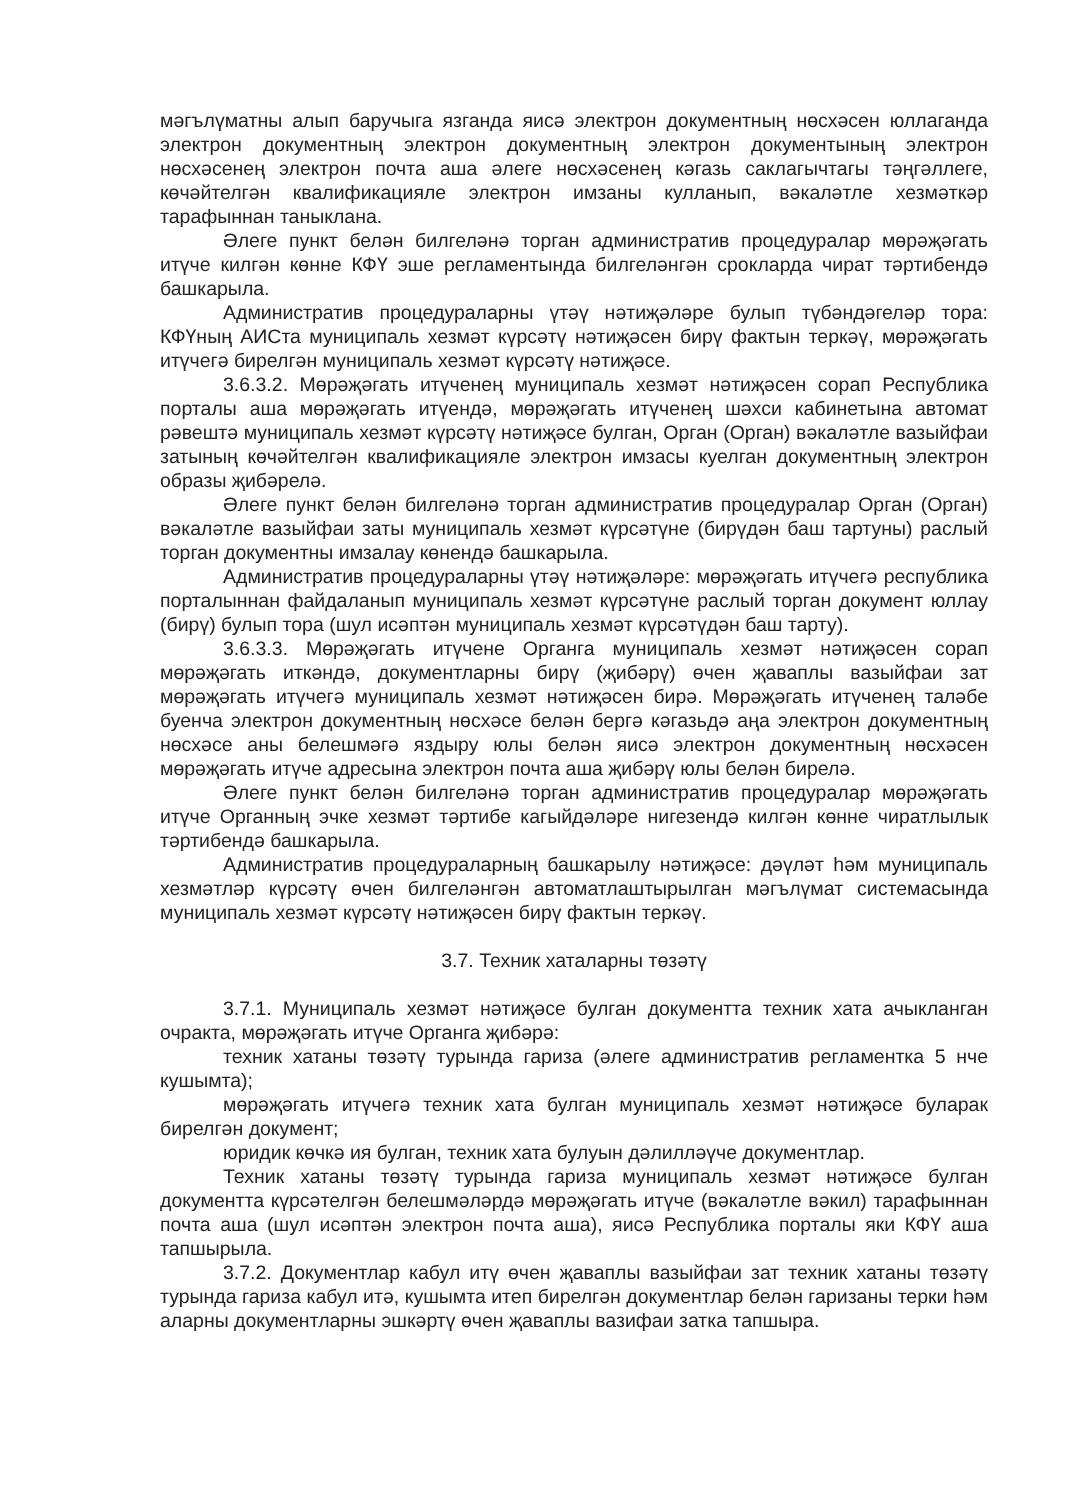мәгълүматны алып баручыга язганда яисә электрон документның нөсхәсен юллаганда электрон документның электрон документның электрон документының электрон нөсхәсенең электрон почта аша әлеге нөсхәсенең кәгазь саклагычтагы тәңгәллеге, көчәйтелгән квалификацияле электрон имзаны кулланып, вәкаләтле хезмәткәр тарафыннан таныклана.
Әлеге пункт белән билгеләнә торган административ процедуралар мөрәҗәгать итүче килгән көнне КФҮ эше регламентында билгеләнгән срокларда чират тәртибендә башкарыла.
Административ процедураларны үтәү нәтиҗәләре булып түбәндәгеләр тора: КФҮның АИСта муниципаль хезмәт күрсәтү нәтиҗәсен бирү фактын теркәү, мөрәҗәгать итүчегә бирелгән муниципаль хезмәт күрсәтү нәтиҗәсе.
3.6.3.2. Мөрәҗәгать итүченең муниципаль хезмәт нәтиҗәсен сорап Республика порталы аша мөрәҗәгать итүендә, мөрәҗәгать итүченең шәхси кабинетына автомат рәвештә муниципаль хезмәт күрсәтү нәтиҗәсе булган, Орган (Орган) вәкаләтле вазыйфаи затының көчәйтелгән квалификацияле электрон имзасы куелган документның электрон образы җибәрелә.
Әлеге пункт белән билгеләнә торган административ процедуралар Орган (Орган) вәкаләтле вазыйфаи заты муниципаль хезмәт күрсәтүне (бирүдән баш тартуны) раслый торган документны имзалау көнендә башкарыла.
Административ процедураларны үтәү нәтиҗәләре: мөрәҗәгать итүчегә республика порталыннан файдаланып муниципаль хезмәт күрсәтүне раслый торган документ юллау (бирү) булып тора (шул исәптән муниципаль хезмәт күрсәтүдән баш тарту).
3.6.3.3. Мөрәҗәгать итүчене Органга муниципаль хезмәт нәтиҗәсен сорап мөрәҗәгать иткәндә, документларны бирү (җибәрү) өчен җаваплы вазыйфаи зат мөрәҗәгать итүчегә муниципаль хезмәт нәтиҗәсен бирә. Мөрәҗәгать итүченең таләбе буенча электрон документның нөсхәсе белән бергә кәгазьдә аңа электрон документның нөсхәсе аны белешмәгә яздыру юлы белән яисә электрон документның нөсхәсен мөрәҗәгать итүче адресына электрон почта аша җибәрү юлы белән бирелә.
Әлеге пункт белән билгеләнә торган административ процедуралар мөрәҗәгать итүче Органның эчке хезмәт тәртибе кагыйдәләре нигезендә килгән көнне чиратлылык тәртибендә башкарыла.
Административ процедураларның башкарылу нәтиҗәсе: дәүләт һәм муниципаль хезмәтләр күрсәтү өчен билгеләнгән автоматлаштырылган мәгълүмат системасында муниципаль хезмәт күрсәтү нәтиҗәсен бирү фактын теркәү.
3.7. Техник хаталарны төзәтү
3.7.1. Муниципаль хезмәт нәтиҗәсе булган документта техник хата ачыкланган очракта, мөрәҗәгать итүче Органга җибәрә:
техник хатаны төзәтү турында гариза (әлеге административ регламентка 5 нче кушымта);
мөрәҗәгать итүчегә техник хата булган муниципаль хезмәт нәтиҗәсе буларак бирелгән документ;
юридик көчкә ия булган, техник хата булуын дәлилләүче документлар.
Техник хатаны төзәтү турында гариза муниципаль хезмәт нәтиҗәсе булган документта күрсәтелгән белешмәләрдә мөрәҗәгать итүче (вәкаләтле вәкил) тарафыннан почта аша (шул исәптән электрон почта аша), яисә Республика порталы яки КФҮ аша тапшырыла.
3.7.2. Документлар кабул итү өчен җаваплы вазыйфаи зат техник хатаны төзәтү турында гариза кабул итә, кушымта итеп бирелгән документлар белән гаризаны терки һәм аларны документларны эшкәртү өчен җаваплы вазифаи затка тапшыра.